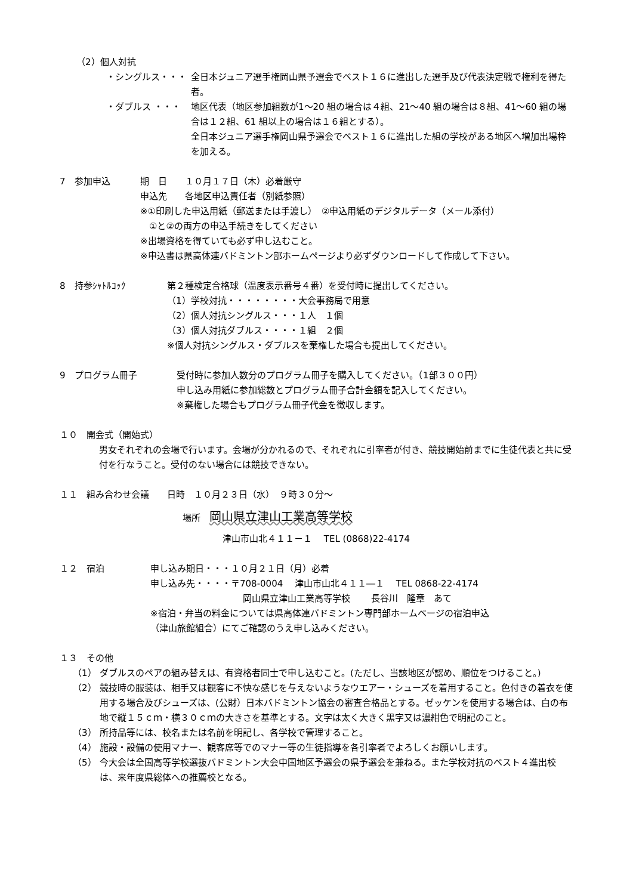（2）個人対抗
・シングルス・・・ 全日本ジュニア選手権岡山県予選会でベスト１６に進出した選手及び代表決定戦で権利を得た者。
・ダブルス ・・・ 地区代表（地区参加組数が1～20 組の場合は４組、21～40 組の場合は８組、41～60 組の場合は１２組、61 組以上の場合は１６組とする）。
全日本ジュニア選手権岡山県予選会でベスト１６に進出した組の学校がある地区へ増加出場枠を加える。
7　参加申込 期　日　　１０月１７日（木）必着厳守
申込先　　各地区申込責任者（別紙参照）
※①印刷した申込用紙（郵送または手渡し）　②申込用紙のデジタルデータ（メール添付）
　①と②の両方の申込手続きをしてください
※出場資格を得ていても必ず申し込むこと。
※申込書は県高体連バドミントン部ホームページより必ずダウンロードして作成して下さい。
8　持参ｼｬﾄﾙｺｯｸ 第２種検定合格球（温度表示番号４番）を受付時に提出してください。
（1）学校対抗・・・・・・・・大会事務局で用意
（2）個人対抗シングルス・・・１人　１個
（3）個人対抗ダブルス・・・・１組　２個
※個人対抗シングルス・ダブルスを棄権した場合も提出してください。
9　プログラム冊子 受付時に参加人数分のプログラム冊子を購入してください。（1部３００円）
申し込み用紙に参加総数とプログラム冊子合計金額を記入してください。
※棄権した場合もプログラム冊子代金を徴収します。
１０　開会式（開始式）
男女それぞれの会場で行います。会場が分かれるので、それぞれに引率者が付き、競技開始前までに生徒代表と共に受付を行なうこと。受付のない場合には競技できない。
１１　組み合わせ会議　　日時　１０月２３日（水）　９時３０分～
場所　岡山県立津山工業高等学校
津山市山北４１１－１　 TEL (0868)22-4174
１２　宿泊 申し込み期日・・・１０月２１日（月）必着
申し込み先・・・・〒708-0004　 津山市山北４１１―１　 TEL 0868-22-4174
岡山県立津山工業高等学校　　 長谷川　隆章　あて
※宿泊・弁当の料金については県高体連バドミントン専門部ホームページの宿泊申込
（津山旅館組合）にてご確認のうえ申し込みください。
１３　その他
（1） ダブルスのペアの組み替えは、有資格者同士で申し込むこと。(ただし、当該地区が認め、順位をつけること。)
（2） 競技時の服装は、相手又は観客に不快な感じを与えないようなウエアー・シューズを着用すること。色付きの着衣を使用する場合及びシューズは、(公財）日本バドミントン協会の審査合格品とする。ゼッケンを使用する場合は、白の布地で縦１５ｃｍ・横３０ｃｍの大きさを基準とする。文字は太く大きく黒字又は濃紺色で明記のこと。
（3） 所持品等には、校名または名前を明記し、各学校で管理すること。
（4） 施設・設備の使用マナー、観客席等でのマナー等の生徒指導を各引率者でよろしくお願いします。
（5） 今大会は全国高等学校選抜バドミントン大会中国地区予選会の県予選会を兼ねる。また学校対抗のベスト４進出校は、来年度県総体への推薦校となる。